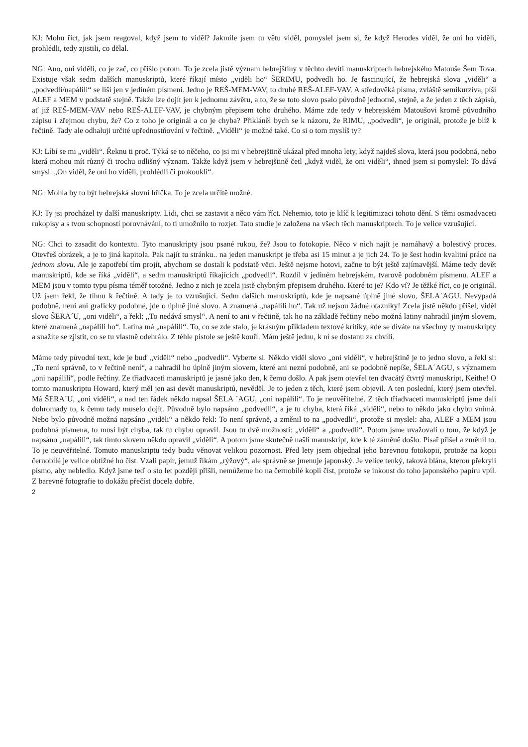KJ: Mohu říct, jak jsem reagoval, když jsem to viděl? Jakmile jsem tu větu viděl, pomyslel jsem si, že když Herodes viděl, že oni ho viděli, prohlédli, tedy zjistili, co dělal.
NG: Ano, oni viděli, co je zač, co přišlo potom. To je zcela jistě význam hebrejštiny v těchto devíti manuskriptech hebrejského Matouše Šem Tova. Existuje však sedm dalších manuskriptů, které říkají místo „viděli ho“ ŠERIMU, podvedli ho. Je fascinující, že hebrejská slova „viděli“ a „podvedli/napálili“ se liší jen v jediném písmeni. Jedno je REŠ-MEM-VAV, to druhé REŠ-ALEF-VAV. A středověká písma, zvláště semikurzíva, píší ALEF a MEM v podstatě stejně. Takže lze dojít jen k jednomu závěru, a to, že se toto slovo psalo původně jednotně, stejně, a že jeden z těch zápisů, ať již REŠ-MEM-VAV nebo REŠ-ALEF-VAV, je chybným přepisem toho druhého. Máme zde tedy v hebrejském Matoušovi kromě původního zápisu i zřejmou chybu, že? Co z toho je originál a co je chyba? Přikláněl bych se k názoru, že RIMU, „podvedli“, je originál, protože je blíž k řečtině. Tady ale odhaluji určité upřednostňování v řečtině. „Viděli“ je možné také. Co si o tom myslíš ty?
KJ: Líbí se mi „viděli“. Řeknu ti proč. Týká se to něčeho, co jsi mi v hebrejštině ukázal před mnoha lety, když najdeš slova, která jsou podobná, nebo která mohou mít různý či trochu odlišný význam. Takže když jsem v hebrejštině četl „když viděl, že oni viděli“, ihned jsem si pomyslel: To dává smysl. „On viděl, že oni ho viděli, prohlédli či prokoukli“.
NG: Mohla by to být hebrejská slovní hříčka. To je zcela určitě možné.
KJ: Ty jsi procházel ty další manuskripty. Lidi, chci se zastavit a něco vám říct. Nehemio, toto je klíč k legitimizaci tohoto dění. S těmi osmadvaceti rukopisy a s tvou schopností porovnávání, to ti umožnilo to rozjet. Tato studie je založena na všech těch manuskriptech. To je velice vzrušující.
NG: Chci to zasadit do kontextu. Tyto manuskripty jsou psané rukou, že? Jsou to fotokopie. Něco v nich najít je namáhavý a bolestivý proces. Otevřeš obrázek, a je to jiná kapitola. Pak najít tu stránku.. na jeden manuskript je třeba asi 15 minut a je jich 24. To je šest hodin kvalitní práce na jednom slovu. Ale je zapotřebí tím projít, abychom se dostali k podstatě věci. Ještě nejsme hotovi, začne to být ještě zajímavější. Máme tedy devět manuskriptů, kde se říká „viděli“, a sedm manuskriptů říkajících „podvedli“. Rozdíl v jediném hebrejském, tvarově podobném písmenu. ALEF a MEM jsou v tomto typu písma téměř totožné. Jedno z nich je zcela jistě chybným přepisem druhého. Které to je? Kdo ví? Je těžké říct, co je originál. Už jsem řekl, že tíhnu k řečtině. A tady je to vzrušující. Sedm dalších manuskriptů, kde je napsané úplně jiné slovo, ŠELA´AGU. Nevypadá podobně, není ani graficky podobné, jde o úplně jiné slovo. A znamená „napálili ho“. Tak už nejsou žádné otazníky! Zcela jistě někdo přišel, viděl slovo ŠERA´U, „oni viděli“, a řekl: „To nedává smysl“. A není to ani v řečtině, tak ho na základě řečtiny nebo možná latiny nahradil jiným slovem, které znamená „napálili ho“. Latina má „napálili“. To, co se zde stalo, je krásným příkladem textové kritiky, kde se díváte na všechny ty manuskripty a snažíte se zjistit, co se tu vlastně odehrálo. Z téhle pistole se ještě kouří. Mám ještě jednu, k ní se dostanu za chvíli.
Máme tedy původní text, kde je buď „viděli“ nebo „podvedli“. Vyberte si. Někdo viděl slovo „oni viděli“, v hebrejštině je to jedno slovo, a řekl si: „To není správně, to v řečtině není“, a nahradil ho úplně jiným slovem, které ani nezní podobně, ani se podobně nepíše, ŠELA´AGU, s významem „oni napálili“, podle řečtiny. Ze třiadvaceti manuskriptů je jasné jako den, k čemu došlo. A pak jsem otevřel ten dvacátý čtvrtý manuskript, Keithe! O tomto manuskriptu Howard, který měl jen asi devět manuskriptů, nevěděl. Je to jeden z těch, které jsem objevil. A ten poslední, který jsem otevřel. Má ŠERA´U, „oni viděli“, a nad ten řádek někdo napsal ŠELA ´AGU, „oni napálili“. To je neuvěřitelné. Z těch třiadvaceti manuskriptů jsme dali dohromady to, k čemu tady muselo dojít. Původně bylo napsáno „podvedli“, a je tu chyba, která říká „viděli“, nebo to někdo jako chybu vnímá. Nebo bylo původně možná napsáno „viděli“ a někdo řekl: To není správně, a změnil to na „podvedli“, protože si myslel: aha, ALEF a MEM jsou podobná písmena, to musí být chyba, tak tu chybu opravil. Jsou tu dvě možnosti: „viděli“ a „podvedli“. Potom jsme uvažovali o tom, že když je napsáno „napálili“, tak tímto slovem někdo opravil „viděli“. A potom jsme skutečně našli manuskript, kde k té záměně došlo. Písař přišel a změnil to. To je neuvěřitelné. Tomuto manuskriptu tedy budu věnovat velikou pozornost. Před lety jsem objednal jeho barevnou fotokopii, protože na kopii černobílé je velice obtížné ho číst. Vzali papír, jemuž říkám „rýžový“, ale správně se jmenuje japonský. Je velice tenký, taková blána, kterou překryli písmo, aby nebledlo. Když jsme teď o sto let později přišli, nemůžeme ho na černobílé kopii číst, protože se inkoust do toho japonského papíru vpil. Z barevné fotografie to dokážu přečíst docela dobře.
2